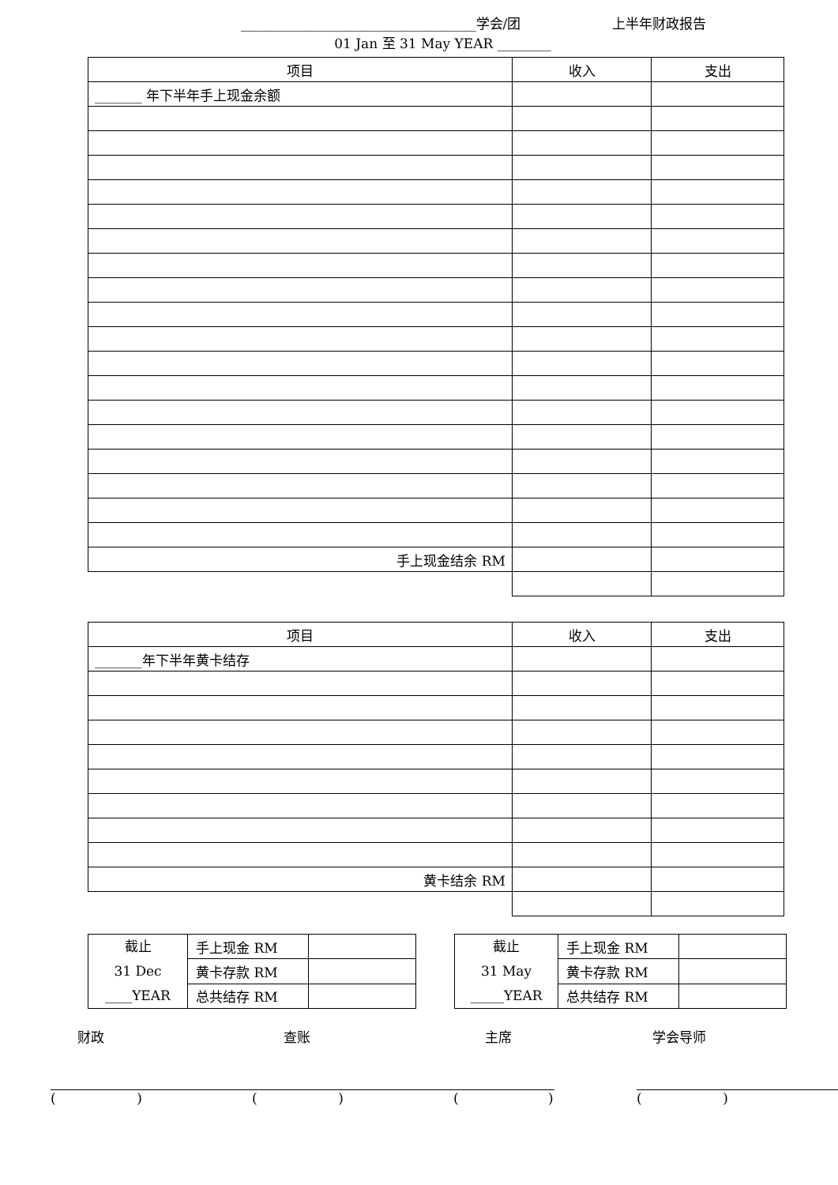___________________________________学会/团 上半年财政报告
01 Jan 至 31 May YEAR ________
| 项目 | 收入 | 支出 |
| _______ 年下半年手上现金余额 | | |
| 手上现金结余 RM | | |
| 项目 | 收入 | 支出 |
| _______年下半年黄卡结存 | | |
| 黄卡结余 RM | | |
| 截止 31 Dec ____YEAR | 手上现金 RM | |
| | 黄卡存款 RM | |
| | 总共结存 RM | |
| 截止 31 May _____YEAR | 手上现金 RM | |
| | 黄卡存款 RM | |
| | 总共结存 RM | |
财政
( )
查账
( )
主席
( )
学会导师
( )